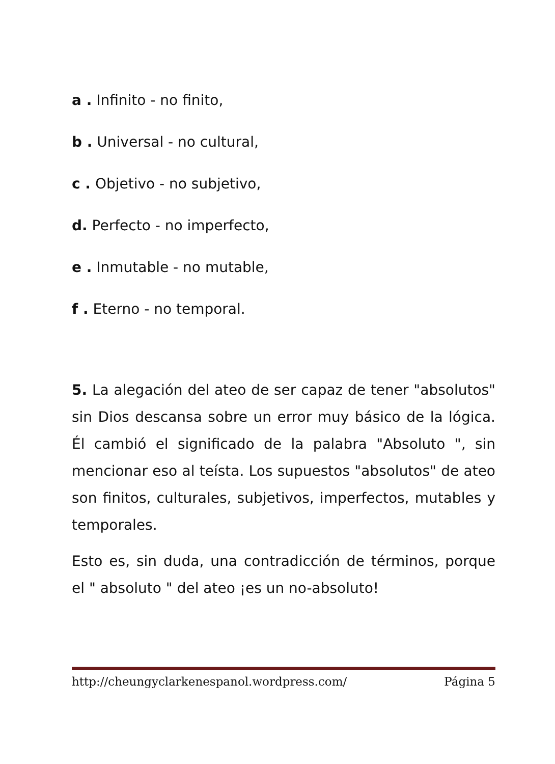a . Infinito - no finito,
b . Universal - no cultural,
c . Objetivo - no subjetivo,
d. Perfecto - no imperfecto,
e . Inmutable - no mutable,
f . Eterno - no temporal.
5. La alegación del ateo de ser capaz de tener "absolutos" sin Dios descansa sobre un error muy básico de la lógica. Él cambió el significado de la palabra "Absoluto ", sin mencionar eso al teísta. Los supuestos "absolutos" de ateo son finitos, culturales, subjetivos, imperfectos, mutables y temporales.
Esto es, sin duda, una contradicción de términos, porque el " absoluto " del ateo ¡es un no-absoluto!
http://cheungyclarkenespanol.wordpress.com/ Página 5